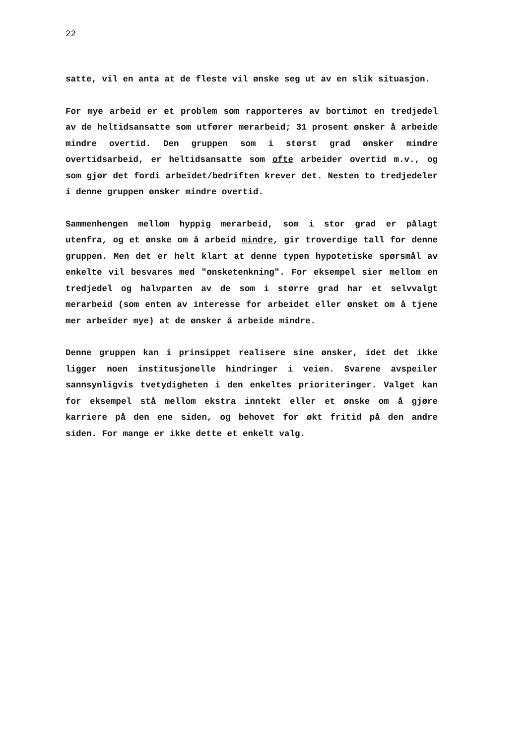22
satte, vil en anta at de fleste vil ønske seg ut av en slik situasjon.
For mye arbeid er et problem som rapporteres av bortimot en tredjedel av de heltidsansatte som utfører merarbeid; 31 prosent ønsker å arbeide mindre overtid. Den gruppen som i størst grad ønsker mindre overtidsarbeid, er heltidsansatte som ofte arbeider overtid m.v., og som gjør det fordi arbeidet/bedriften krever det. Nesten to tredjedeler i denne gruppen ønsker mindre overtid.
Sammenhengen mellom hyppig merarbeid, som i stor grad er pålagt utenfra, og et ønske om å arbeid mindre, gir troverdige tall for denne gruppen. Men det er helt klart at denne typen hypotetiske spørsmål av enkelte vil besvares med "ønsketenkning". For eksempel sier mellom en tredjedel og halvparten av de som i større grad har et selvvalgt merarbeid (som enten av interesse for arbeidet eller ønsket om å tjene mer arbeider mye) at de ønsker å arbeide mindre.
Denne gruppen kan i prinsippet realisere sine ønsker, idet det ikke ligger noen institusjonelle hindringer i veien. Svarene avspeiler sannsynligvis tvetydigheten i den enkeltes prioriteringer. Valget kan for eksempel stå mellom ekstra inntekt eller et ønske om å gjøre karriere på den ene siden, og behovet for økt fritid på den andre siden. For mange er ikke dette et enkelt valg.